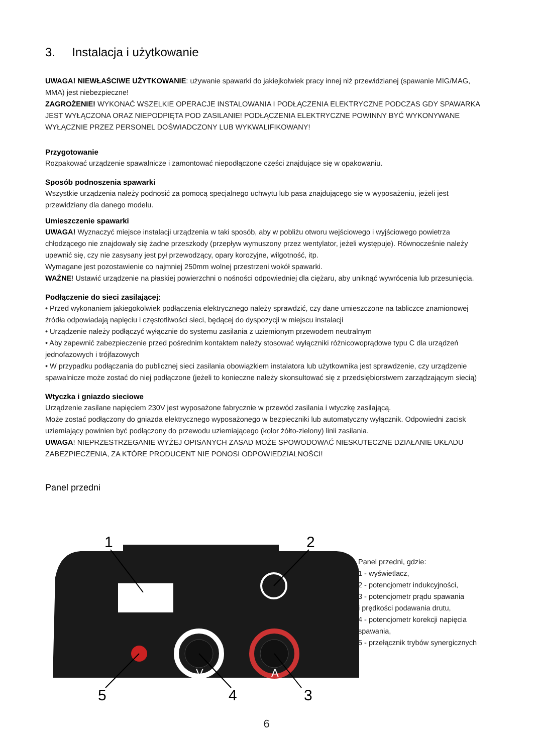3. Instalacja i użytkowanie
UWAGA! NIEWŁAŚCIWE UŻYTKOWANIE: używanie spawarki do jakiejkolwiek pracy innej niż przewidzianej (spawanie MIG/MAG, MMA) jest niebezpieczne!
ZAGROŻENIE! WYKONAĆ WSZELKIE OPERACJE INSTALOWANIA I PODŁĄCZENIA ELEKTRYCZNE PODCZAS GDY SPAWARKA JEST WYŁĄCZONA ORAZ NIEPODPIĘTA POD ZASILANIE! PODŁĄCZENIA ELEKTRYCZNE POWINNY BYĆ WYKONYWANE WYŁĄCZNIE PRZEZ PERSONEL DOŚWIADCZONY LUB WYKWALIFIKOWANY!
Przygotowanie
Rozpakować urządzenie spawalnicze i zamontować niepodłączone części znajdujące się w opakowaniu.
Sposób podnoszenia spawarki
Wszystkie urządzenia należy podnosić za pomocą specjalnego uchwytu lub pasa znajdującego się w wyposażeniu, jeżeli jest przewidziany dla danego modelu.
Umieszczenie spawarki
UWAGA! Wyznaczyć miejsce instalacji urządzenia w taki sposób, aby w pobliżu otworu wejściowego i wyjściowego powietrza chłodzącego nie znajdowały się żadne przeszkody (przepływ wymuszony przez wentylator, jeżeli występuje). Równocześnie należy upewnić się, czy nie zasysany jest pył przewodzący, opary korozyjne, wilgotność, itp.
Wymagane jest pozostawienie co najmniej 250mm wolnej przestrzeni wokół spawarki.
WAŻNE! Ustawić urządzenie na płaskiej powierzchni o nośności odpowiedniej dla ciężaru, aby uniknąć wywrócenia lub przesunięcia.
Podłączenie do sieci zasilającej:
• Przed wykonaniem jakiegokolwiek podłączenia elektrycznego należy sprawdzić, czy dane umieszczone na tabliczce znamionowej źródła odpowiadają napięciu i częstotliwości sieci, będącej do dyspozycji w miejscu instalacji
• Urządzenie należy podłączyć wyłącznie do systemu zasilania z uziemionym przewodem neutralnym
• Aby zapewnić zabezpieczenie przed pośrednim kontaktem należy stosować wyłączniki różnicowoprądowe typu C dla urządzeń jednofazowych i trójfazowych
• W przypadku podłączania do publicznej sieci zasilania obowiązkiem instalatora lub użytkownika jest sprawdzenie, czy urządzenie spawalnicze może zostać do niej podłączone (jeżeli to konieczne należy skonsultować się z przedsiębiorstwem zarządzającym siecią)
Wtyczka i gniazdo sieciowe
Urządzenie zasilane napięciem 230V jest wyposażone fabrycznie w przewód zasilania i wtyczkę zasilającą.
Może zostać podłączony do gniazda elektrycznego wyposażonego w bezpieczniki lub automatyczny wyłącznik. Odpowiedni zacisk uziemiający powinien być podłączony do przewodu uziemiającego (kolor żółto-zielony) linii zasilania.
UWAGA! NIEPRZESTRZEGANIE WYŻEJ OPISANYCH ZASAD MOŻE SPOWODOWAĆ NIESKUTECZNE DZIAŁANIE UKŁADU ZABEZPIECZENIA, ZA KTÓRE PRODUCENT NIE PONOSI ODPOWIEDZIALNOŚCI!
Panel przedni
V
A
1
2
3
4
5
Panel przedni, gdzie:
1 - wyświetlacz,
2 - potencjometr indukcyjności,
3 - potencjometr prądu spawania
i prędkości podawania drutu,
4 - potencjometr korekcji napięcia
spawania,
5 - przełącznik trybów synergicznych
6